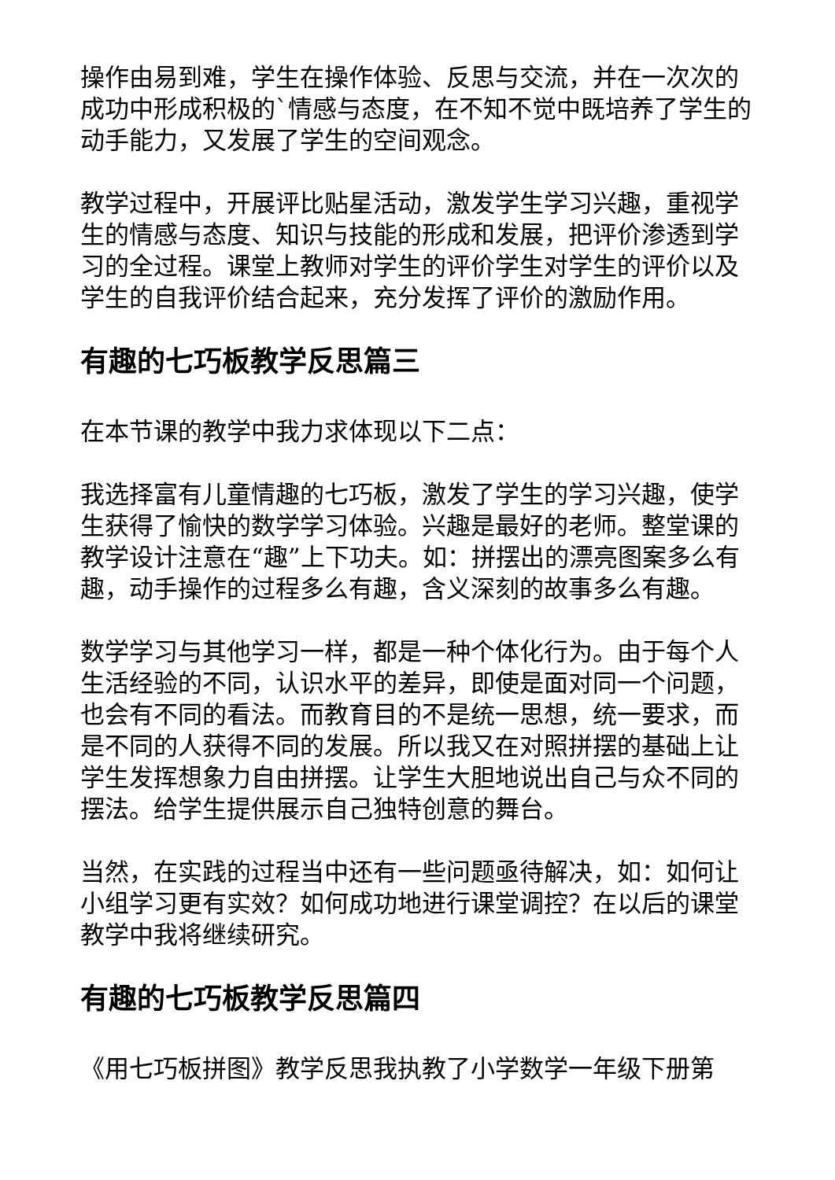操作由易到难，学生在操作体验、反思与交流，并在一次次的成功中形成积极的`情感与态度，在不知不觉中既培养了学生的动手能力，又发展了学生的空间观念。
教学过程中，开展评比贴星活动，激发学生学习兴趣，重视学生的情感与态度、知识与技能的形成和发展，把评价渗透到学习的全过程。课堂上教师对学生的评价学生对学生的评价以及学生的自我评价结合起来，充分发挥了评价的激励作用。
有趣的七巧板教学反思篇三
在本节课的教学中我力求体现以下二点：
我选择富有儿童情趣的七巧板，激发了学生的学习兴趣，使学生获得了愉快的数学学习体验。兴趣是最好的老师。整堂课的教学设计注意在“趣”上下功夫。如：拼摆出的漂亮图案多么有趣，动手操作的过程多么有趣，含义深刻的故事多么有趣。
数学学习与其他学习一样，都是一种个体化行为。由于每个人生活经验的不同，认识水平的差异，即使是面对同一个问题，也会有不同的看法。而教育目的不是统一思想，统一要求，而是不同的人获得不同的发展。所以我又在对照拼摆的基础上让学生发挥想象力自由拼摆。让学生大胆地说出自己与众不同的摆法。给学生提供展示自己独特创意的舞台。
当然，在实践的过程当中还有一些问题亟待解决，如：如何让小组学习更有实效？如何成功地进行课堂调控？在以后的课堂教学中我将继续研究。
有趣的七巧板教学反思篇四
《用七巧板拼图》教学反思我执教了小学数学一年级下册第